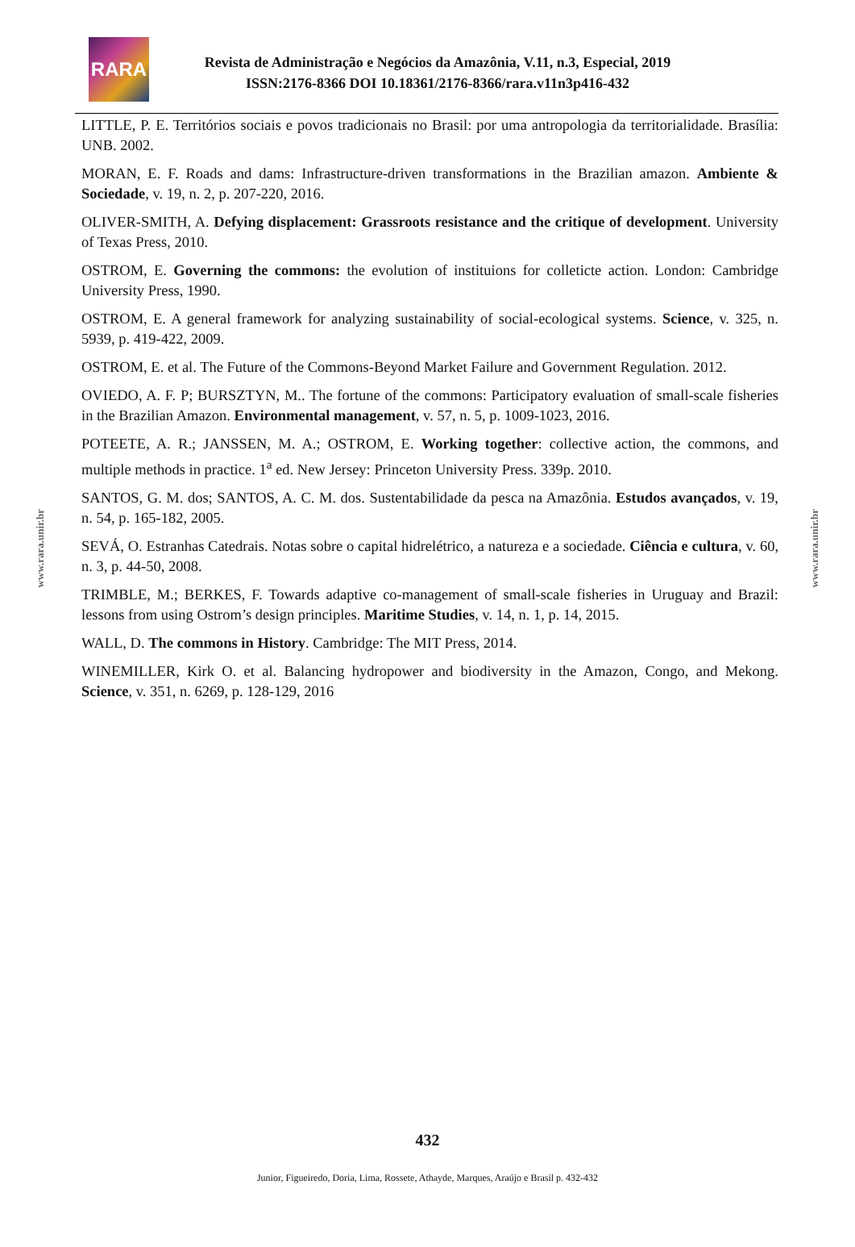RARA
Revista de Administração e Negócios da Amazônia, V.11, n.3, Especial, 2019
ISSN:2176-8366 DOI 10.18361/2176-8366/rara.v11n3p416-432
www.rara.unir.br
www.rara.unir.br
LITTLE, P. E. Territórios sociais e povos tradicionais no Brasil: por uma antropologia da territorialidade. Brasília: UNB. 2002.
MORAN, E. F. Roads and dams: Infrastructure-driven transformations in the Brazilian amazon. Ambiente & Sociedade, v. 19, n. 2, p. 207-220, 2016.
OLIVER-SMITH, A. Defying displacement: Grassroots resistance and the critique of development. University of Texas Press, 2010.
OSTROM, E. Governing the commons: the evolution of instituions for colleticte action. London: Cambridge University Press, 1990.
OSTROM, E. A general framework for analyzing sustainability of social-ecological systems. Science, v. 325, n. 5939, p. 419-422, 2009.
OSTROM, E. et al. The Future of the Commons-Beyond Market Failure and Government Regulation. 2012.
OVIEDO, A. F. P; BURSZTYN, M.. The fortune of the commons: Participatory evaluation of small-scale fisheries in the Brazilian Amazon. Environmental management, v. 57, n. 5, p. 1009-1023, 2016.
POTEETE, A. R.; JANSSEN, M. A.; OSTROM, E. Working together: collective action, the commons, and multiple methods in practice. 1<sup>a</sup> ed. New Jersey: Princeton University Press. 339p. 2010.
SANTOS, G. M. dos; SANTOS, A. C. M. dos. Sustentabilidade da pesca na Amazônia. Estudos avançados, v. 19, n. 54, p. 165-182, 2005.
SEVÁ, O. Estranhas Catedrais. Notas sobre o capital hidrelétrico, a natureza e a sociedade. Ciência e cultura, v. 60, n. 3, p. 44-50, 2008.
TRIMBLE, M.; BERKES, F. Towards adaptive co-management of small-scale fisheries in Uruguay and Brazil: lessons from using Ostrom’s design principles. Maritime Studies, v. 14, n. 1, p. 14, 2015.
WALL, D. The commons in History. Cambridge: The MIT Press, 2014.
WINEMILLER, Kirk O. et al. Balancing hydropower and biodiversity in the Amazon, Congo, and Mekong. Science, v. 351, n. 6269, p. 128-129, 2016
432
Junior, Figueiredo, Doria, Lima, Rossete, Athayde, Marques, Araújo e Brasil p. 432-432